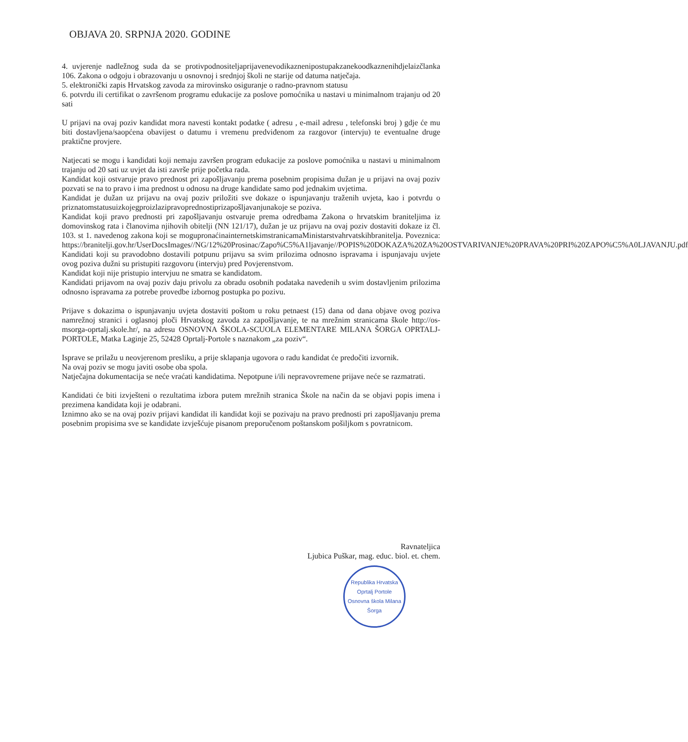OBJAVA 20. SRPNJA 2020. GODINE
4. uvjerenje nadležnog suda da se protivpodnositeljaprijavenevodikaznenipostupakzanekoodkaznenihdjelaizčlanka 106. Zakona o odgoju i obrazovanju u osnovnoj i srednjoj školi ne starije od datuma natječaja.
5. elektronički zapis Hrvatskog zavoda za mirovinsko osiguranje o radno-pravnom statusu
6. potvrdu ili certifikat o završenom programu edukacije za poslove pomoćnika u nastavi u minimalnom trajanju od 20 sati
U prijavi na ovaj poziv kandidat mora navesti kontakt podatke ( adresu , e-mail adresu , telefonski broj ) gdje će mu biti dostavljena/saopćena obavijest o datumu i vremenu predviđenom za razgovor (intervju) te eventualne druge praktične provjere.
Natjecati se mogu i kandidati koji nemaju završen program edukacije za poslove pomoćnika u nastavi u minimalnom trajanju od 20 sati uz uvjet da isti završe prije početka rada.
Kandidat koji ostvaruje pravo prednost pri zapošljavanju prema posebnim propisima dužan je u prijavi na ovaj poziv pozvati se na to pravo i ima prednost u odnosu na druge kandidate samo pod jednakim uvjetima.
Kandidat je dužan uz prijavu na ovaj poziv priložiti sve dokaze o ispunjavanju traženih uvjeta, kao i potvrdu o priznatomstatusuizkojegproizlazipravoprednostiprizapošljavanjunakoje se poziva.
Kandidat koji pravo prednosti pri zapošljavanju ostvaruje prema odredbama Zakona o hrvatskim braniteljima iz domovinskog rata i članovima njihovih obitelji (NN 121/17), dužan je uz prijavu na ovaj poziv dostaviti dokaze iz čl. 103. st 1. navedenog zakona koji se mogupronaćinainternetskimstranicamaMinistarstvahrvatskihbranitelja. Poveznica: https://branitelji.gov.hr/UserDocsImages//NG/12%20Prosinac/Zapo%C5%A1ljavanje//POPIS%20DOKAZA%20ZA%20OSTVARIVANJE%20PRAVA%20PRI%20ZAPO%C5%A0LJAVANJU.pdf
Kandidati koji su pravodobno dostavili potpunu prijavu sa svim prilozima odnosno ispravama i ispunjavaju uvjete ovog poziva dužni su pristupiti razgovoru (intervju) pred Povjerenstvom.
Kandidat koji nije pristupio intervjuu ne smatra se kandidatom.
Kandidati prijavom na ovaj poziv daju privolu za obradu osobnih podataka navedenih u svim dostavljenim prilozima odnosno ispravama za potrebe provedbe izbornog postupka po pozivu.
Prijave s dokazima o ispunjavanju uvjeta dostaviti poštom u roku petnaest (15) dana od dana objave ovog poziva namrežnoj stranici i oglasnoj ploči Hrvatskog zavoda za zapošljavanje, te na mrežnim stranicama škole http://os-msorga-oprtalj.skole.hr/, na adresu OSNOVNA ŠKOLA-SCUOLA ELEMENTARE MILANA ŠORGA OPRTALJ-PORTOLE, Matka Laginje 25, 52428 Oprtalj-Portole s naznakom „za poziv“.
Isprave se prilažu u neovjerenom presliku, a prije sklapanja ugovora o radu kandidat će predočiti izvornik.
Na ovaj poziv se mogu javiti osobe oba spola.
Natječajna dokumentacija se neće vraćati kandidatima. Nepotpune i/ili nepravovremene prijave neće se razmatrati.
Kandidati će biti izvješteni o rezultatima izbora putem mrežnih stranica Škole na način da se objavi popis imena i prezimena kandidata koji je odabrani.
Iznimno ako se na ovaj poziv prijavi kandidat ili kandidat koji se pozivaju na pravo prednosti pri zapošljavanju prema posebnim propisima sve se kandidate izvješćuje pisanom preporučenom poštanskom pošiljkom s povratnicom.
Ravnateljica
Ljubica Puškar, mag. educ. biol. et. chem.
Republika Hrvatska
Oprtalj Portole
Osnovna škola Milana Šorga